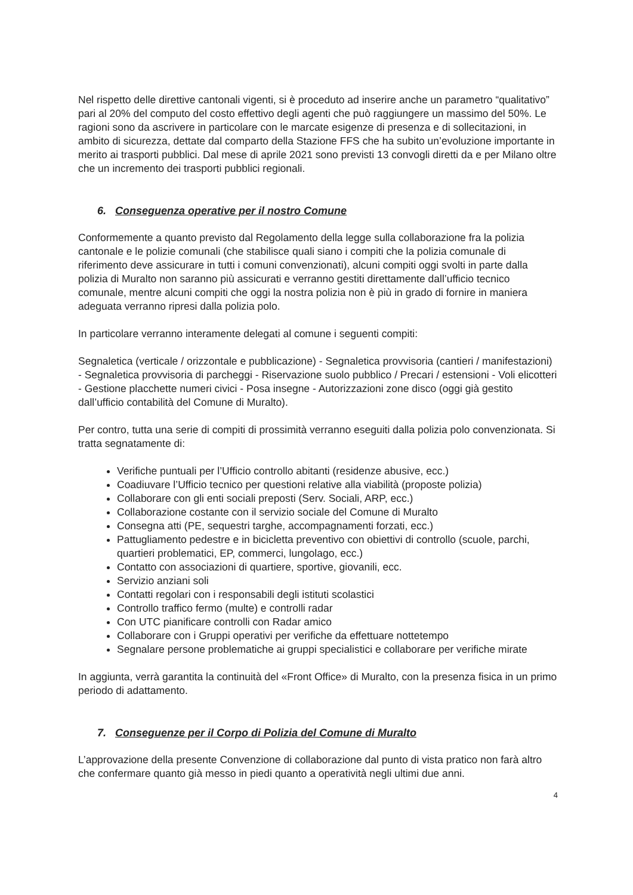Nel rispetto delle direttive cantonali vigenti, si è proceduto ad inserire anche un parametro “qualitativo” pari al 20% del computo del costo effettivo degli agenti che può raggiungere un massimo del 50%. Le ragioni sono da ascrivere in particolare con le marcate esigenze di presenza e di sollecitazioni, in ambito di sicurezza, dettate dal comparto della Stazione FFS che ha subito un’evoluzione importante in merito ai trasporti pubblici. Dal mese di aprile 2021 sono previsti 13 convogli diretti da e per Milano oltre che un incremento dei trasporti pubblici regionali.
6. Conseguenza operative per il nostro Comune
Conformemente a quanto previsto dal Regolamento della legge sulla collaborazione fra la polizia cantonale e le polizie comunali (che stabilisce quali siano i compiti che la polizia comunale di riferimento deve assicurare in tutti i comuni convenzionati), alcuni compiti oggi svolti in parte dalla polizia di Muralto non saranno più assicurati e verranno gestiti direttamente dall’ufficio tecnico comunale, mentre alcuni compiti che oggi la nostra polizia non è più in grado di fornire in maniera adeguata verranno ripresi dalla polizia polo.
In particolare verranno interamente delegati al comune i seguenti compiti:
Segnaletica (verticale / orizzontale e pubblicazione) - Segnaletica provvisoria (cantieri / manifestazioni) - Segnaletica provvisoria di parcheggi - Riservazione suolo pubblico / Precari / estensioni - Voli elicotteri - Gestione placchette numeri civici - Posa insegne - Autorizzazioni zone disco (oggi già gestito dall’ufficio contabilità del Comune di Muralto).
Per contro, tutta una serie di compiti di prossimità verranno eseguiti dalla polizia polo convenzionata. Si tratta segnatamente di:
Verifiche puntuali per l’Ufficio controllo abitanti (residenze abusive, ecc.)
Coadiuvare l’Ufficio tecnico per questioni relative alla viabilità (proposte polizia)
Collaborare con gli enti sociali preposti (Serv. Sociali, ARP, ecc.)
Collaborazione costante con il servizio sociale del Comune di Muralto
Consegna atti (PE, sequestri targhe, accompagnamenti forzati, ecc.)
Pattugliamento pedestre e in bicicletta preventivo con obiettivi di controllo (scuole, parchi, quartieri problematici, EP, commerci, lungolago, ecc.)
Contatto con associazioni di quartiere, sportive, giovanili, ecc.
Servizio anziani soli
Contatti regolari con i responsabili degli istituti scolastici
Controllo traffico fermo (multe) e controlli radar
Con UTC pianificare controlli con Radar amico
Collaborare con i Gruppi operativi per verifiche da effettuare nottetempo
Segnalare persone problematiche ai gruppi specialistici e collaborare per verifiche mirate
In aggiunta, verrà garantita la continuità del «Front Office» di Muralto, con la presenza fisica in un primo periodo di adattamento.
7. Conseguenze per il Corpo di Polizia del Comune di Muralto
L’approvazione della presente Convenzione di collaborazione dal punto di vista pratico non farà altro che confermare quanto già messo in piedi quanto a operatività negli ultimi due anni.
4